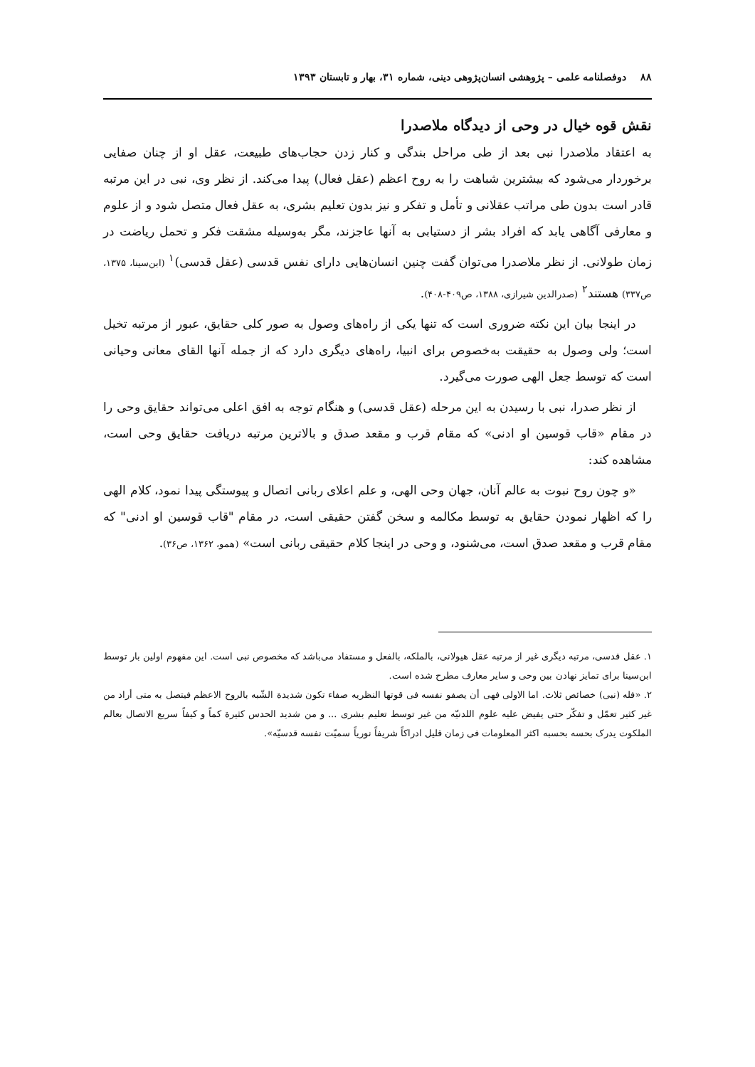۸۸ دوفصلنامه علمی – پژوهشی انسان‌پژوهی دینی، شماره ۳۱، بهار و تابستان ۱۳۹۳
نقش قوه خیال در وحی از دیدگاه ملاصدرا
به اعتقاد ملاصدرا نبی بعد از طی مراحل بندگی و کنار زدن حجاب‌های طبیعت، عقل او از چنان صفایی برخوردار می‌شود که بیشترین شباهت را به روح اعظم (عقل فعال) پیدا می‌کند. از نظر وی، نبی در این مرتبه قادر است بدون طی مراتب عقلانی و تأمل و تفکر و نیز بدون تعلیم بشری، به عقل فعال متصل شود و از علوم و معارفی آگاهی یابد که افراد بشر از دستیابی به آنها عاجزند، مگر به‌وسیله مشقت فکر و تحمل ریاضت در زمان طولانی. از نظر ملاصدرا می‌توان گفت چنین انسان‌هایی دارای نفس قدسی (عقل قدسی)<sup>۱</sup> (ابن‌سینا، ۱۳۷۵، ص۳۳۷) هستند<sup>۲</sup> (صدرالدین شیرازی، ۱۳۸۸، ص۴۰۹-۴۰۸).
در اینجا بیان این نکته ضروری است که تنها یکی از راه‌های وصول به صور کلی حقایق، عبور از مرتبه تخیل است؛ ولی وصول به حقیقت به‌خصوص برای انبیا، راه‌های دیگری دارد که از جمله آنها القای معانی وحیانی است که توسط جعل الهی صورت می‌گیرد.
از نظر صدرا، نبی با رسیدن به این مرحله (عقل قدسی) و هنگام توجه به افق اعلی می‌تواند حقایق وحی را در مقام «قاب قوسین او ادنی» که مقام قرب و مقعد صدق و بالاترین مرتبه دریافت حقایق وحی است، مشاهده کند:
«و چون روح نبوت به عالم آنان، جهان وحی الهی، و علم اعلای ربانی اتصال و پیوستگی پیدا نمود، کلام الهی را که اظهار نمودن حقایق به توسط مکالمه و سخن گفتن حقیقی است، در مقام "قاب قوسین او ادنی" که مقام قرب و مقعد صدق است، می‌شنود، و وحی در اینجا کلام حقیقی ربانی است» (همو، ۱۳۶۲، ص۳۶).
۱. عقل قدسی، مرتبه دیگری غیر از مرتبه عقل هیولانی، بالملکه، بالفعل و مستفاد می‌باشد که مخصوص نبی است. این مفهوم اولین بار توسط ابن‌سینا برای تمایز نهادن بین وحی و سایر معارف مطرح شده است.
۲. «فله (نبی) خصائص ثلاث. اما الاولی فهی أن یصفو نفسه فی قوتها النظریه صفاء تکون شدیدة الشّبه بالروح الاعظم فیتصل به متی أراد من غیر کثیر تعمّل و تفکّر حتی یفیض علیه علوم اللدنیّه من غیر توسط تعلیم بشری ... و من شدید الحدس کثیرة کماً و کیفاً سریع الاتصال بعالم الملکوت یدرک بحسه بحسبه اکثر المعلومات فی زمان قلیل ادراکاً شریفاً نوریاً سمیّت نفسه قدسیّه».